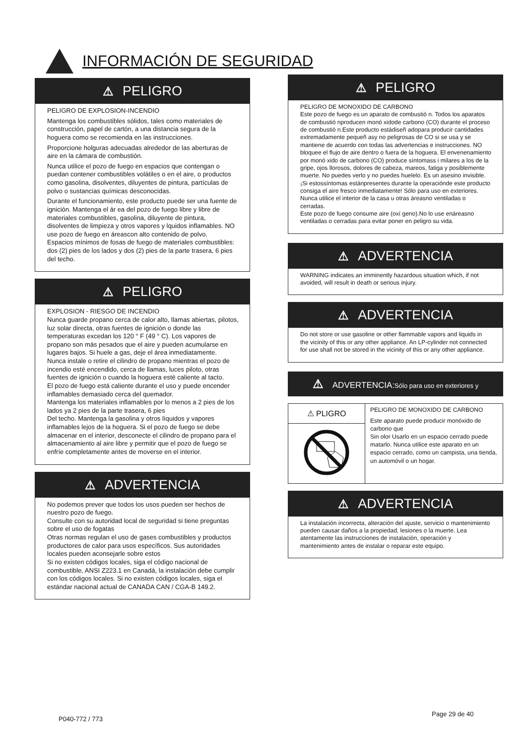INFORMACIÓN DE SEGURIDAD
⚠ PELIGRO
PELIGRO DE EXPLOSION-INCENDIO
Mantenga los combustibles sólidos, tales como materiales de construcción, papel de cartón, a una distancia segura de la hoguera como se recomienda en las instrucciones.
Proporcione holguras adecuadas alrededor de las aberturas de aire en la cámara de combustión.
Nunca utilice el pozo de fuego en espacios que contengan o puedan contener combustibles volátiles o en el aire, o productos como gasolina, disolventes, diluyentes de pintura, partículas de polvo o sustancias químicas desconocidas.
Durante el funcionamiento, este producto puede ser una fuente de ignición. Mantenga el ár ea del pozo de fuego libre y libre de materiales combustibles, gasolina, diluyente de pintura, disolventes de limpieza y otros vapores y lquidos inflamables. NO use pozo de fuego en áreascon alto contenido de polvo.
Espacios mínimos de fosas de fuego de materiales combustibles: dos (2) pies de los lados y dos (2) pies de la parte trasera, 6 pies del techo.
⚠ PELIGRO
EXPLOSION - RIESGO DE INCENDIO
Nunca guarde propano cerca de calor alto, llamas abiertas, pilotos, luz solar directa, otras fuentes de ignición o donde las temperaturas excedan los 120 ° F (49 ° C). Los vapores de propano son más pesados que el aire y pueden acumularse en lugares bajos. Si huele a gas, deje el área inmediatamente.
Nunca instale o retire el cilindro de propano mientras el pozo de incendio esté encendido, cerca de llamas, luces piloto, otras fuentes de ignición o cuando la hoguera esté caliente al tacto.
El pozo de fuego está caliente durante el uso y puede encender inflamables demasiado cerca del quemador.
Mantenga los materiales inflamables por lo menos a 2 pies de los lados ya 2 pies de la parte trasera, 6 pies
Del techo. Mantenga la gasolina y otros líquidos y vapores inflamables lejos de la hoguera. Si el pozo de fuego se debe almacenar en el interior, desconecte el cilindro de propano para el almacenamiento al aire libre y permitir que el pozo de fuego se enfríe completamente antes de moverse en el interior.
⚠ ADVERTENCIA
No podemos prever que todos los usos pueden ser hechos de nuestro pozo de fuego.
Consulte con su autoridad local de seguridad si tiene preguntas sobre el uso de fogatas
Otras normas regulan el uso de gases combustibles y productos productores de calor para usos específicos. Sus autoridades locales pueden aconsejarle sobre estos
Si no existen códigos locales, siga el código nacional de combustible, ANSI Z223.1 en Canadá, la instalación debe cumplir con los códigos locales. Si no existen códigos locales, siga el estándar nacional actual de CANADA CAN / CGA-B 149.2.
⚠ PELIGRO
PELIGRO DE MONOXIDO DE CARBONO
Este pozo de fuego es un aparato de combustió n. Todos los aparatos de combustió nproducen monó xidode carbono (CO) durante el proceso de combustió n.Este producto estádiseñ adopara producir cantidades extremadamente pequeñ asy no peligrosas de CO si se usa y se mantiene de acuerdo con todas las advertencias e instrucciones. NO bloquee el flujo de aire dentro o fuera de la hoguera. El envenenamiento por monó xido de carbono (CO) produce síntomass i milares a los de la gripe, ojos llorosos, dolores de cabeza, mareos, fatiga y posiblemente muerte. No puedes verlo y no puedes huelelo. Es un asesino invisible. ¡Si estossíntomas estánpresentes durante la operaciónde este producto consiga el aire fresco inmediatamente! Sólo para uso en exteriores.
Nunca utilice el interior de la casa u otras áreasno ventiladas o cerradas.
Este pozo de fuego consume aire (oxí geno).No lo use enáreasno ventiladas o cerradas para evitar poner en peligro su vida.
⚠ ADVERTENCIA
WARNING indicates an imminently hazardous situation which, if not avoided, will result in death or serious injury.
⚠ ADVERTENCIA
Do not store or use gasoline or other flammable vapors and liquids in the vicinity of this or any other appliance. An LP-cylinder not connected for use shall not be stored in the vicinity of this or any other appliance.
⚠ ADVERTENCIA:Sólo para uso en exteriores y
⚠ PLIGRO
PELIGRO DE MONOXIDO DE CARBONO
Este aparato puede producir monóxido de carbono que
Sin olor Usarlo en un espacio cerrado puede matarlo. Nunca utilice este aparato en un espacio cerrado, como un campista, una tienda, un automóvil o un hogar.
⚠ ADVERTENCIA
La instalación incorrecta, alteración del ajuste, servicio o mantenimiento pueden causar daños a la propiedad, lesiones o la muerte. Lea atentamente las instrucciones de instalación, operación y mantenimiento antes de instalar o reparar este equipo.
P040-772 / 773
Page 29 de 40